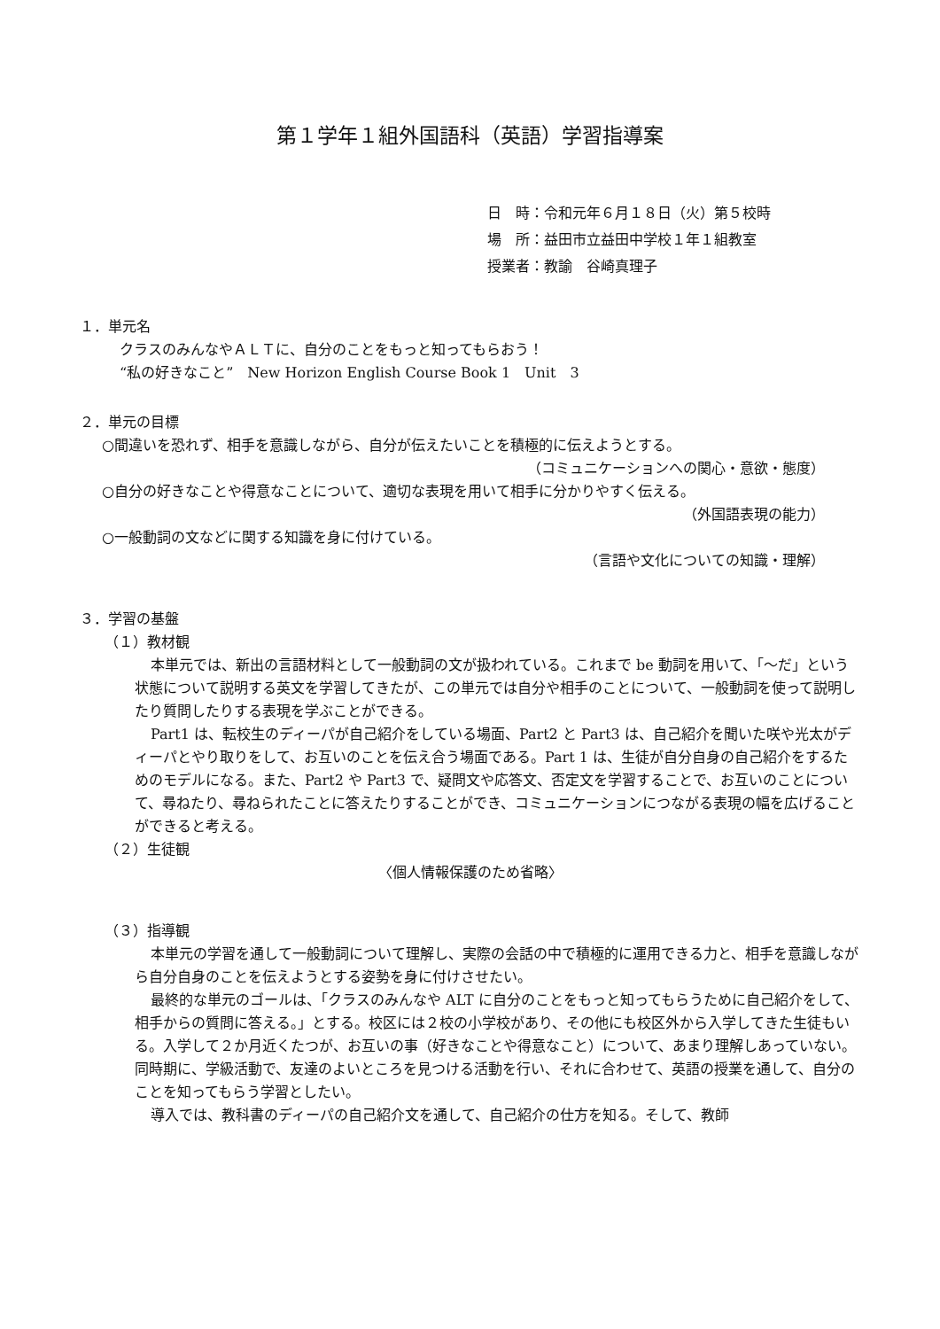第１学年１組外国語科（英語）学習指導案
日　時：令和元年６月１８日（火）第５校時
場　所：益田市立益田中学校１年１組教室
授業者：教諭　谷崎真理子
１．単元名
クラスのみんなやＡＬＴに、自分のことをもっと知ってもらおう！
“私の好きなこと”　New Horizon English Course Book 1　Unit　3
２．単元の目標
○間違いを恐れず、相手を意識しながら、自分が伝えたいことを積極的に伝えようとする。
（コミュニケーションへの関心・意欲・態度）
○自分の好きなことや得意なことについて、適切な表現を用いて相手に分かりやすく伝える。
（外国語表現の能力）
○一般動詞の文などに関する知識を身に付けている。
（言語や文化についての知識・理解）
３．学習の基盤
（１）教材観
本単元では、新出の言語材料として一般動詞の文が扱われている。これまで be 動詞を用いて、「～だ」という状態について説明する英文を学習してきたが、この単元では自分や相手のことについて、一般動詞を使って説明したり質問したりする表現を学ぶことができる。
Part1 は、転校生のディーパが自己紹介をしている場面、Part2 と Part3 は、自己紹介を聞いた咲や光太がディーパとやり取りをして、お互いのことを伝え合う場面である。Part 1 は、生徒が自分自身の自己紹介をするためのモデルになる。また、Part2 や Part3 で、疑問文や応答文、否定文を学習することで、お互いのことについて、尋ねたり、尋ねられたことに答えたりすることができ、コミュニケーションにつながる表現の幅を広げることができると考える。
（２）生徒観
〈個人情報保護のため省略〉
（３）指導観
本単元の学習を通して一般動詞について理解し、実際の会話の中で積極的に運用できる力と、相手を意識しながら自分自身のことを伝えようとする姿勢を身に付けさせたい。
最終的な単元のゴールは、「クラスのみんなや ALT に自分のことをもっと知ってもらうために自己紹介をして、相手からの質問に答える。」とする。校区には２校の小学校があり、その他にも校区外から入学してきた生徒もいる。入学して２か月近くたつが、お互いの事（好きなことや得意なこと）について、あまり理解しあっていない。同時期に、学級活動で、友達のよいところを見つける活動を行い、それに合わせて、英語の授業を通して、自分のことを知ってもらう学習としたい。
導入では、教科書のディーパの自己紹介文を通して、自己紹介の仕方を知る。そして、教師